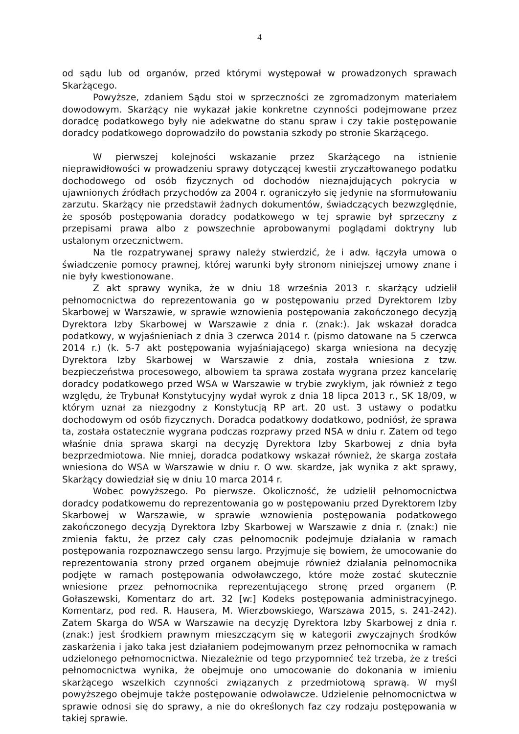4
od sądu lub od organów, przed którymi występował w prowadzonych sprawach Skarżącego.
Powyższe, zdaniem Sądu stoi w sprzeczności ze zgromadzonym materiałem dowodowym. Skarżący nie wykazał jakie konkretne czynności podejmowane przez doradcę podatkowego były nie adekwatne do stanu spraw i czy takie postępowanie doradcy podatkowego doprowadziło do powstania szkody po stronie Skarżącego.
W pierwszej kolejności wskazanie przez Skarżącego na istnienie nieprawidłowości w prowadzeniu sprawy dotyczącej kwestii zryczałtowanego podatku dochodowego od osób fizycznych od dochodów nieznajdujących pokrycia w ujawnionych źródłach przychodów za 2004 r. ograniczyło się jedynie na sformułowaniu zarzutu. Skarżący nie przedstawił żadnych dokumentów, świadczących bezwzględnie, że sposób postępowania doradcy podatkowego w tej sprawie był sprzeczny z przepisami prawa albo z powszechnie aprobowanymi poglądami doktryny lub ustalonym orzecznictwem.
Na tle rozpatrywanej sprawy należy stwierdzić, że i adw. łączyła umowa o świadczenie pomocy prawnej, której warunki były stronom niniejszej umowy znane i nie były kwestionowane.
Z akt sprawy wynika, że w dniu 18 września 2013 r. skarżący udzielił pełnomocnictwa do reprezentowania go w postępowaniu przed Dyrektorem Izby Skarbowej w Warszawie, w sprawie wznowienia postępowania zakończonego decyzją Dyrektora Izby Skarbowej w Warszawie z dnia r. (znak:). Jak wskazał doradca podatkowy, w wyjaśnieniach z dnia 3 czerwca 2014 r. (pismo datowane na 5 czerwca 2014 r.) (k. 5-7 akt postępowania wyjaśniającego) skarga wniesiona na decyzję Dyrektora Izby Skarbowej w Warszawie z dnia, została wniesiona z tzw. bezpieczeństwa procesowego, albowiem ta sprawa została wygrana przez kancelarię doradcy podatkowego przed WSA w Warszawie w trybie zwykłym, jak również z tego względu, że Trybunał Konstytucyjny wydał wyrok z dnia 18 lipca 2013 r., SK 18/09, w którym uznał za niezgodny z Konstytucją RP art. 20 ust. 3 ustawy o podatku dochodowym od osób fizycznych. Doradca podatkowy dodatkowo, podniósł, że sprawa ta, została ostatecznie wygrana podczas rozprawy przed NSA w dniu r. Zatem od tego właśnie dnia sprawa skargi na decyzję Dyrektora Izby Skarbowej z dnia była bezprzedmiotowa. Nie mniej, doradca podatkowy wskazał również, że skarga została wniesiona do WSA w Warszawie w dniu r. O ww. skardze, jak wynika z akt sprawy, Skarżący dowiedział się w dniu 10 marca 2014 r.
Wobec powyższego. Po pierwsze. Okoliczność, że udzielił pełnomocnictwa doradcy podatkowemu do reprezentowania go w postępowaniu przed Dyrektorem Izby Skarbowej w Warszawie, w sprawie wznowienia postępowania podatkowego zakończonego decyzją Dyrektora Izby Skarbowej w Warszawie z dnia r. (znak:) nie zmienia faktu, że przez cały czas pełnomocnik podejmuje działania w ramach postępowania rozpoznawczego sensu largo. Przyjmuje się bowiem, że umocowanie do reprezentowania strony przed organem obejmuje również działania pełnomocnika podjęte w ramach postępowania odwoławczego, które może zostać skutecznie wniesione przez pełnomocnika reprezentującego stronę przed organem (P. Gołaszewski, Komentarz do art. 32 [w:] Kodeks postępowania administracyjnego. Komentarz, pod red. R. Hausera, M. Wierzbowskiego, Warszawa 2015, s. 241-242). Zatem Skarga do WSA w Warszawie na decyzję Dyrektora Izby Skarbowej z dnia r. (znak:) jest środkiem prawnym mieszczącym się w kategorii zwyczajnych środków zaskarżenia i jako taka jest działaniem podejmowanym przez pełnomocnika w ramach udzielonego pełnomocnictwa. Niezależnie od tego przypomnieć też trzeba, że z treści pełnomocnictwa wynika, że obejmuje ono umocowanie do dokonania w imieniu skarżącego wszelkich czynności związanych z przedmiotową sprawą. W myśl powyższego obejmuje także postępowanie odwoławcze. Udzielenie pełnomocnictwa w sprawie odnosi się do sprawy, a nie do określonych faz czy rodzaju postępowania w takiej sprawie.